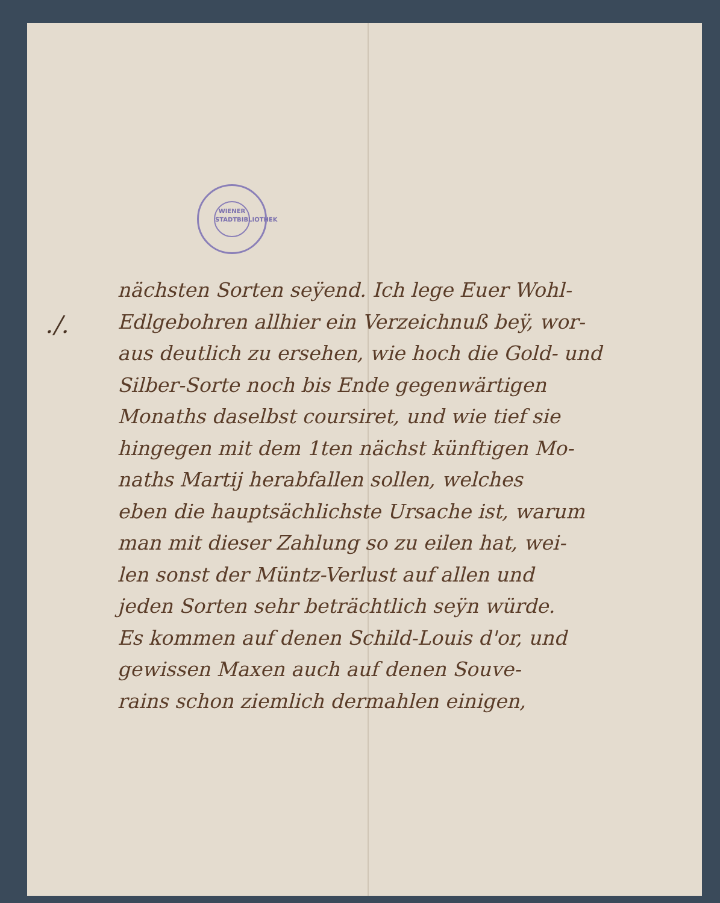WIENER STADTBIBLIOTHEK
./.
nächsten Sorten seÿend. Ich lege Euer Wohl-
Edlgebohren allhier ein Verzeichnuß beÿ, wor-
aus deutlich zu ersehen, wie hoch die Gold- und
Silber-Sorte noch bis Ende gegenwärtigen
Monaths daselbst coursiret, und wie tief sie
hingegen mit dem 1ten nächst künftigen Mo-
naths Martij herabfallen sollen, welches
eben die hauptsächlichste Ursache ist, warum
man mit dieser Zahlung so zu eilen hat, wei-
len sonst der Müntz-Verlust auf allen und
jeden Sorten sehr beträchtlich seÿn würde.
Es kommen auf denen Schild-Louis d'or, und
gewissen Maxen auch auf denen Souve-
rains schon ziemlich dermahlen einigen,